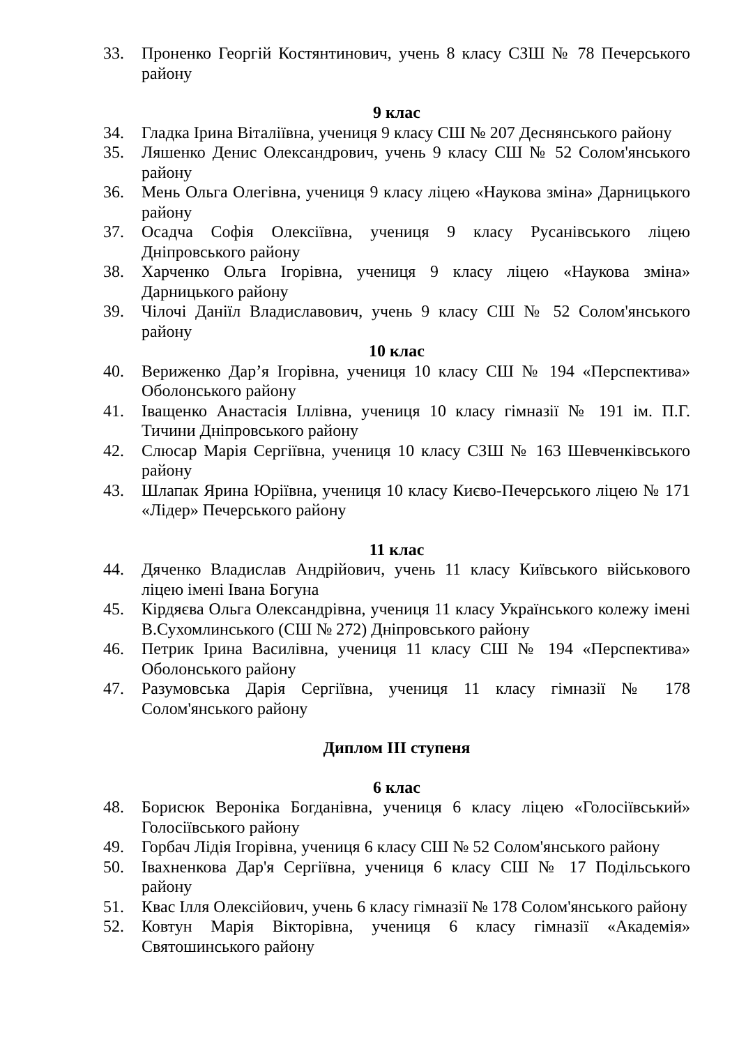33. Проненко Георгій Костянтинович, учень 8 класу СЗШ № 78 Печерського району
9 клас
34. Гладка Ірина Віталіївна, учениця 9 класу СШ № 207 Деснянського району
35. Ляшенко Денис Олександрович, учень 9 класу СШ № 52 Солом'янського району
36. Мень Ольга Олегівна, учениця 9 класу ліцею «Наукова зміна» Дарницького району
37. Осадча Софія Олексіївна, учениця 9 класу Русанівського ліцею Дніпровського району
38. Харченко Ольга Ігорівна, учениця 9 класу ліцею «Наукова зміна» Дарницького району
39. Чілочі Даніїл Владиславович, учень 9 класу СШ № 52 Солом'янського району
10 клас
40. Вериженко Дар’я Ігорівна, учениця 10 класу СШ № 194 «Перспектива» Оболонського району
41. Іващенко Анастасія Іллівна, учениця 10 класу гімназії № 191 ім. П.Г. Тичини Дніпровського району
42. Слюсар Марія Сергіївна, учениця 10 класу СЗШ № 163 Шевченківського району
43. Шлапак Ярина Юріївна, учениця 10 класу Києво-Печерського ліцею № 171 «Лідер» Печерського району
11 клас
44. Дяченко Владислав Андрійович, учень 11 класу Київського військового ліцею імені Івана Богуна
45. Кірдяєва Ольга Олександрівна, учениця 11 класу Українського колежу імені В.Сухомлинського (СШ № 272) Дніпровського району
46. Петрик Ірина Василівна, учениця 11 класу СШ № 194 «Перспектива» Оболонського району
47. Разумовська Дарія Сергіївна, учениця 11 класу гімназії № 178 Солом'янського району
Диплом ІІІ ступеня
6 клас
48. Борисюк Вероніка Богданівна, учениця 6 класу ліцею «Голосіївський» Голосіївського району
49. Горбач Лідія Ігорівна, учениця 6 класу СШ № 52 Солом'янського району
50. Івахненкова Дар'я Сергіївна, учениця 6 класу СШ № 17 Подільського району
51. Квас Ілля Олексійович, учень 6 класу гімназії № 178 Солом'янського району
52. Ковтун Марія Вікторівна, учениця 6 класу гімназії «Академія» Святошинського району